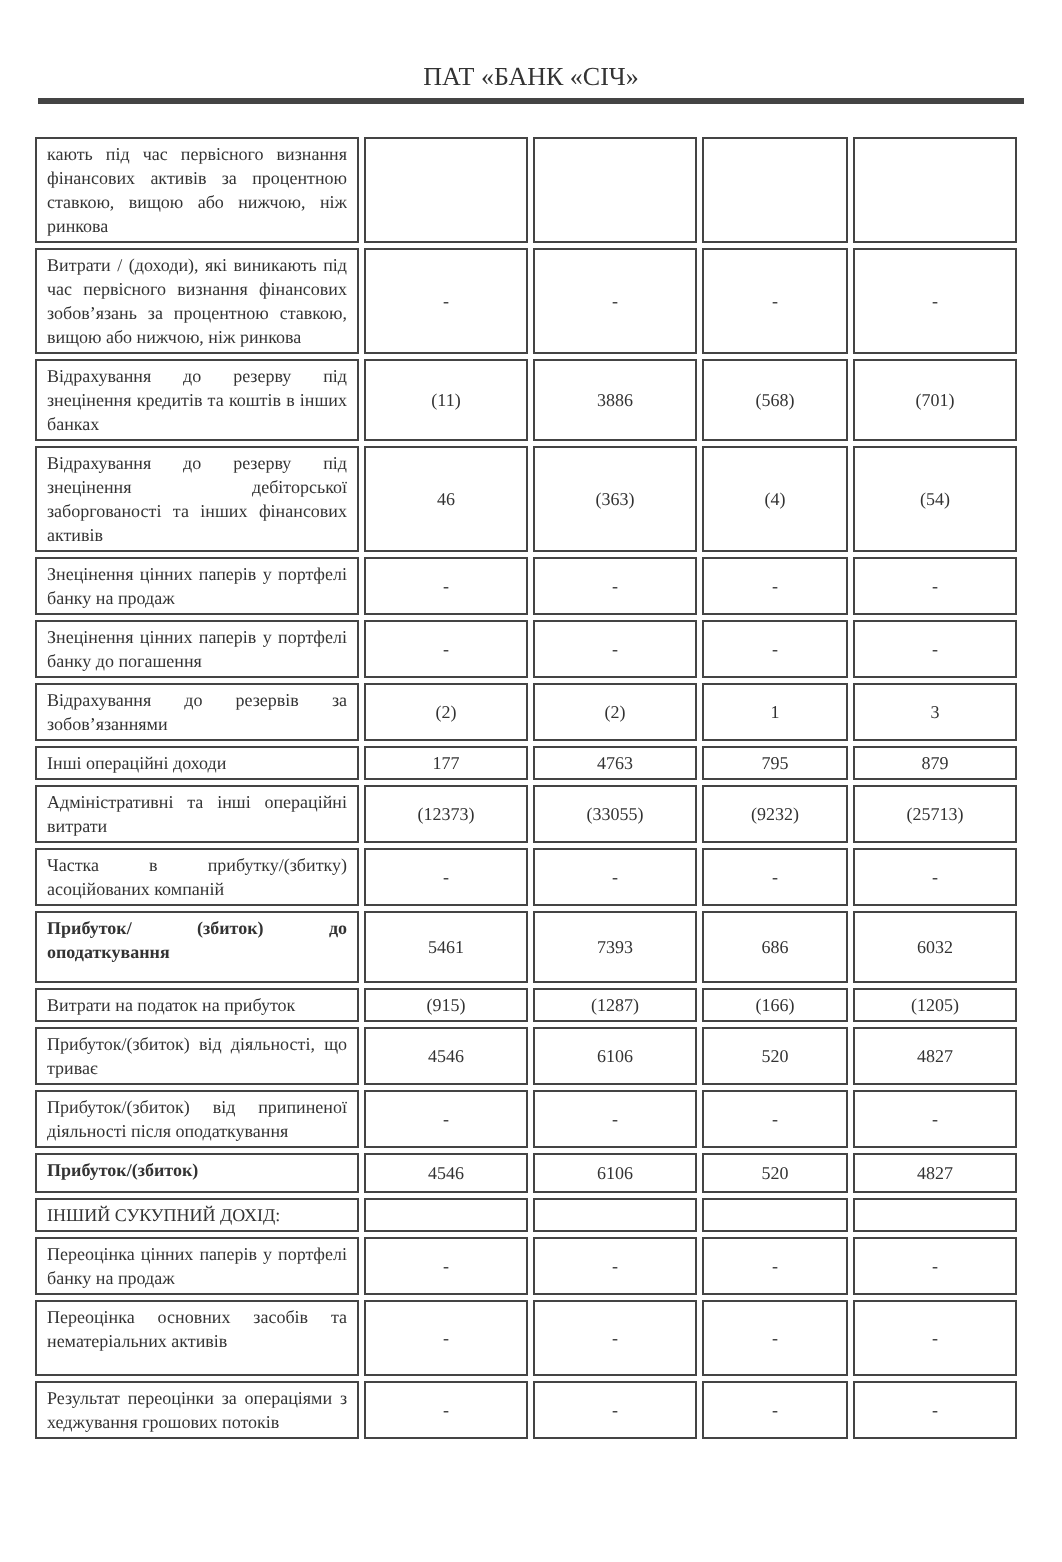ПАТ «БАНК «СІЧ»
| кають під час первісного визнання фінансових активів за процентною ставкою, вищою або нижчою, ніж ринкова | | | | |
| Витрати / (доходи), які виникають під час первісного визнання фінансових зобов’язань за процентною ставкою, вищою або нижчою, ніж ринкова | - | - | - | - |
| Відрахування до резерву під знецінення кредитів та коштів в інших банках | (11) | 3886 | (568) | (701) |
| Відрахування до резерву під знецінення дебіторської заборгованості та інших фінансових активів | 46 | (363) | (4) | (54) |
| Знецінення цінних паперів у портфелі банку на продаж | - | - | - | - |
| Знецінення цінних паперів у портфелі банку до погашення | - | - | - | - |
| Відрахування до резервів за зобов’язаннями | (2) | (2) | 1 | 3 |
| Інші операційні доходи | 177 | 4763 | 795 | 879 |
| Адміністративні та інші операційні витрати | (12373) | (33055) | (9232) | (25713) |
| Частка в прибутку/(збитку) асоційованих компаній | - | - | - | - |
| Прибуток/ (збиток) до оподаткування | 5461 | 7393 | 686 | 6032 |
| Витрати на податок на прибуток | (915) | (1287) | (166) | (1205) |
| Прибуток/(збиток) від діяльності, що триває | 4546 | 6106 | 520 | 4827 |
| Прибуток/(збиток) від припиненої діяльності після оподаткування | - | - | - | - |
| Прибуток/(збиток) | 4546 | 6106 | 520 | 4827 |
| ІНШИЙ СУКУПНИЙ ДОХІД: | | | | |
| Переоцінка цінних паперів у портфелі банку на продаж | - | - | - | - |
| Переоцінка основних засобів та нематеріальних активів | - | - | - | - |
| Результат переоцінки за операціями з хеджування грошових потоків | - | - | - | - |